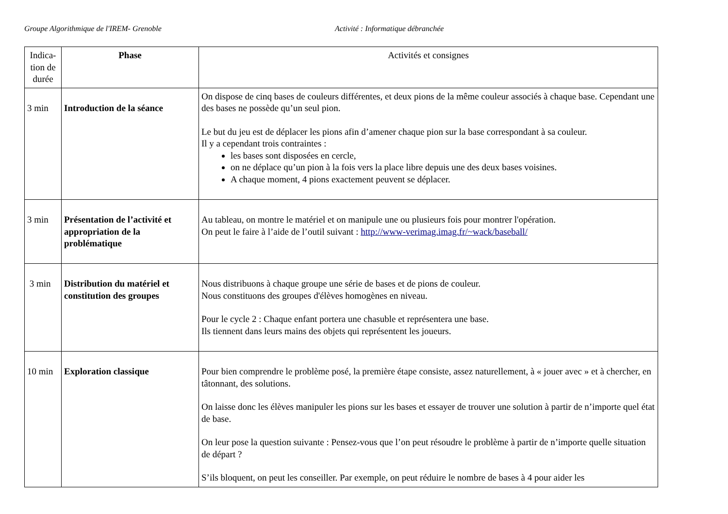Groupe Algorithmique de l'IREM- Grenoble Activité : Informatique débranchée
| Indica-tion de durée | Phase | Activités et consignes |
| --- | --- | --- |
| 3 min | Introduction de la séance | On dispose de cinq bases de couleurs différentes, et deux pions de la même couleur associés à chaque base. Cependant une des bases ne possède qu’un seul pion. Le but du jeu est de déplacer les pions afin d’amener chaque pion sur la base correspondant à sa couleur. Il y a cependant trois contraintes : les bases sont disposées en cercle, on ne déplace qu’un pion à la fois vers la place libre depuis une des deux bases voisines. A chaque moment, 4 pions exactement peuvent se déplacer. |
| 3 min | Présentation de l’activité et appropriation de la problématique | Au tableau, on montre le matériel et on manipule une ou plusieurs fois pour montrer l'opération. On peut le faire à l’aide de l’outil suivant : http://www-verimag.imag.fr/~wack/baseball/ |
| 3 min | Distribution du matériel et constitution des groupes | Nous distribuons à chaque groupe une série de bases et de pions de couleur. Nous constituons des groupes d'élèves homogènes en niveau. Pour le cycle 2 : Chaque enfant portera une chasuble et représentera une base. Ils tiennent dans leurs mains des objets qui représentent les joueurs. |
| 10 min | Exploration classique | Pour bien comprendre le problème posé, la première étape consiste, assez naturellement, à « jouer avec » et à chercher, en tâtonnant, des solutions. On laisse donc les élèves manipuler les pions sur les bases et essayer de trouver une solution à partir de n’importe quel état de base. On leur pose la question suivante : Pensez-vous que l’on peut résoudre le problème à partir de n’importe quelle situation de départ ? S’ils bloquent, on peut les conseiller. Par exemple, on peut réduire le nombre de bases à 4 pour aider les |